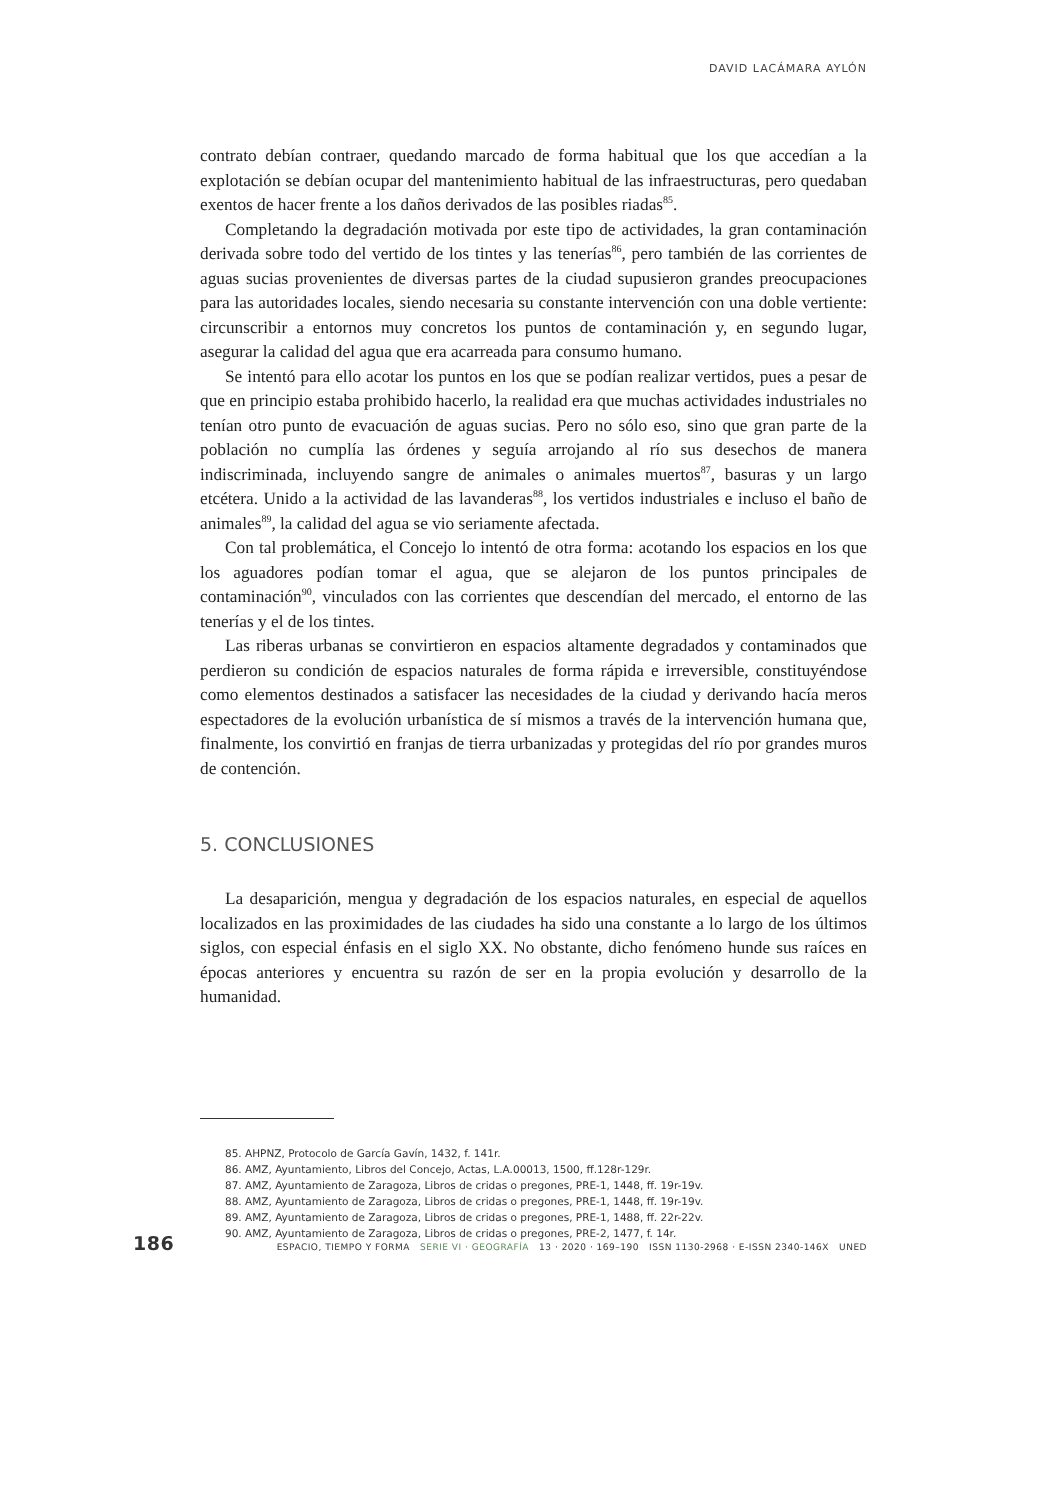DAVID LACÁMARA AYLÓN
contrato debían contraer, quedando marcado de forma habitual que los que accedían a la explotación se debían ocupar del mantenimiento habitual de las infraestructuras, pero quedaban exentos de hacer frente a los daños derivados de las posibles riadas<sup>85</sup>.
Completando la degradación motivada por este tipo de actividades, la gran contaminación derivada sobre todo del vertido de los tintes y las tenerías<sup>86</sup>, pero también de las corrientes de aguas sucias provenientes de diversas partes de la ciudad supusieron grandes preocupaciones para las autoridades locales, siendo necesaria su constante intervención con una doble vertiente: circunscribir a entornos muy concretos los puntos de contaminación y, en segundo lugar, asegurar la calidad del agua que era acarreada para consumo humano.
Se intentó para ello acotar los puntos en los que se podían realizar vertidos, pues a pesar de que en principio estaba prohibido hacerlo, la realidad era que muchas actividades industriales no tenían otro punto de evacuación de aguas sucias. Pero no sólo eso, sino que gran parte de la población no cumplía las órdenes y seguía arrojando al río sus desechos de manera indiscriminada, incluyendo sangre de animales o animales muertos<sup>87</sup>, basuras y un largo etcétera. Unido a la actividad de las lavanderas<sup>88</sup>, los vertidos industriales e incluso el baño de animales<sup>89</sup>, la calidad del agua se vio seriamente afectada.
Con tal problemática, el Concejo lo intentó de otra forma: acotando los espacios en los que los aguadores podían tomar el agua, que se alejaron de los puntos principales de contaminación<sup>90</sup>, vinculados con las corrientes que descendían del mercado, el entorno de las tenerías y el de los tintes.
Las riberas urbanas se convirtieron en espacios altamente degradados y contaminados que perdieron su condición de espacios naturales de forma rápida e irreversible, constituyéndose como elementos destinados a satisfacer las necesidades de la ciudad y derivando hacía meros espectadores de la evolución urbanística de sí mismos a través de la intervención humana que, finalmente, los convirtió en franjas de tierra urbanizadas y protegidas del río por grandes muros de contención.
5. CONCLUSIONES
La desaparición, mengua y degradación de los espacios naturales, en especial de aquellos localizados en las proximidades de las ciudades ha sido una constante a lo largo de los últimos siglos, con especial énfasis en el siglo XX. No obstante, dicho fenómeno hunde sus raíces en épocas anteriores y encuentra su razón de ser en la propia evolución y desarrollo de la humanidad.
85. AHPNZ, Protocolo de García Gavín, 1432, f. 141r.
86. AMZ, Ayuntamiento, Libros del Concejo, Actas, L.A.00013, 1500, ff.128r-129r.
87. AMZ, Ayuntamiento de Zaragoza, Libros de cridas o pregones, PRE-1, 1448, ff. 19r-19v.
88. AMZ, Ayuntamiento de Zaragoza, Libros de cridas o pregones, PRE-1, 1448, ff. 19r-19v.
89. AMZ, Ayuntamiento de Zaragoza, Libros de cridas o pregones, PRE-1, 1488, ff. 22r-22v.
90. AMZ, Ayuntamiento de Zaragoza, Libros de cridas o pregones, PRE-2, 1477, f. 14r.
186 ESPACIO, TIEMPO Y FORMA SERIE VI · GEOGRAFÍA 13 · 2020 · 169–190 ISSN 1130-2968 · E-ISSN 2340-146X UNED